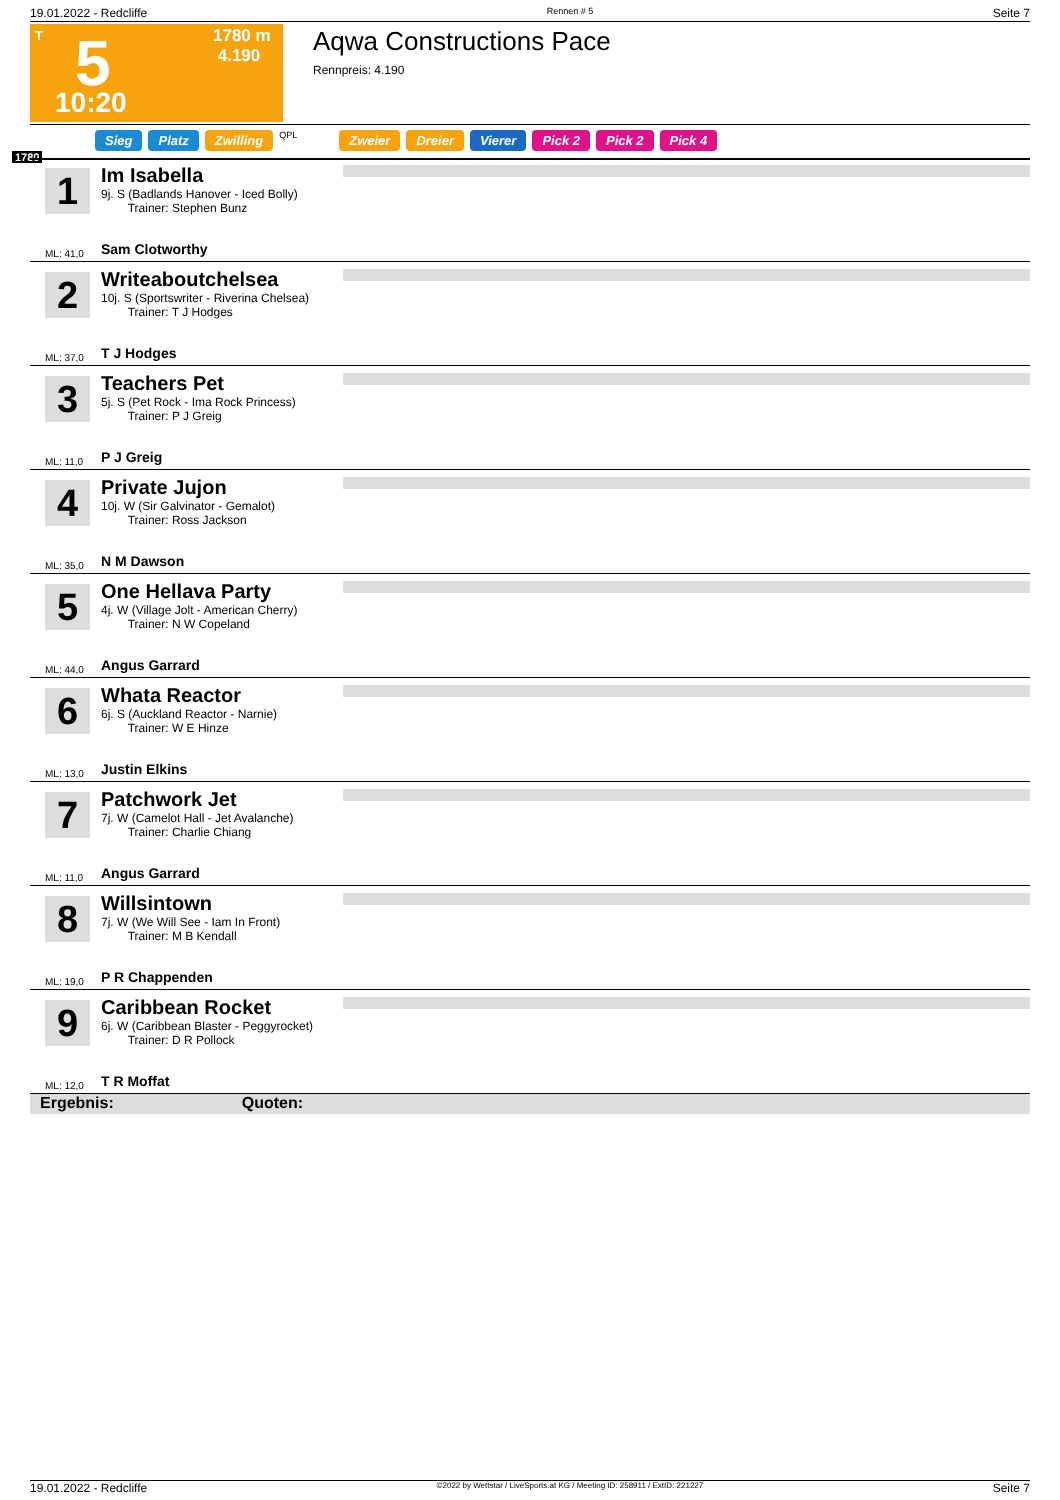19.01.2022 - Redcliffe Rennen # 5 Seite 7
T 5 1780 m
4.190
10:20
Aqwa Constructions Pace
Rennpreis: 4.190
Sieg Platz Zwilling QPL Zweier Dreier Vierer Pick 2 Pick 2 Pick 4
1780
1
Im Isabella
9j. S (Badlands Hanover - Iced Bolly)
Trainer: Stephen Bunz
ML: 41,0 Sam Clotworthy
2
Writeaboutchelsea
10j. S (Sportswriter - Riverina Chelsea)
Trainer: T J Hodges
ML: 37,0 T J Hodges
3
Teachers Pet
5j. S (Pet Rock - Ima Rock Princess)
Trainer: P J Greig
ML: 11,0 P J Greig
4
Private Jujon
10j. W (Sir Galvinator - Gemalot)
Trainer: Ross Jackson
ML: 35,0 N M Dawson
5
One Hellava Party
4j. W (Village Jolt - American Cherry)
Trainer: N W Copeland
ML: 44,0 Angus Garrard
6
Whata Reactor
6j. S (Auckland Reactor - Narnie)
Trainer: W E Hinze
ML: 13,0 Justin Elkins
7
Patchwork Jet
7j. W (Camelot Hall - Jet Avalanche)
Trainer: Charlie Chiang
ML: 11,0 Angus Garrard
8
Willsintown
7j. W (We Will See - Iam In Front)
Trainer: M B Kendall
ML: 19,0 P R Chappenden
9
Caribbean Rocket
6j. W (Caribbean Blaster - Peggyrocket)
Trainer: D R Pollock
ML: 12,0 T R Moffat
Ergebnis: Quoten:
19.01.2022 - Redcliffe ©2022 by Wettstar / LiveSports.at KG / Meeting ID: 258911 / ExtID: 221227 Seite 7